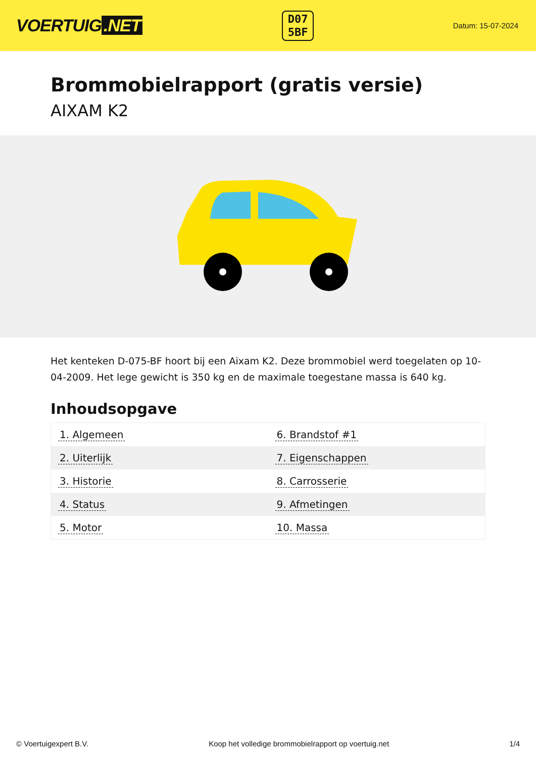VOERTUIG.NET
D07
5BF
Datum: 15-07-2024
Brommobielrapport (gratis versie)
AIXAM K2
Het kenteken D-075-BF hoort bij een Aixam K2. Deze brommobiel werd toegelaten op 10-04-2009. Het lege gewicht is 350 kg en de maximale toegestane massa is 640 kg.
Inhoudsopgave
| 1. Algemeen | 6. Brandstof #1 |
| 2. Uiterlijk | 7. Eigenschappen |
| 3. Historie | 8. Carrosserie |
| 4. Status | 9. Afmetingen |
| 5. Motor | 10. Massa |
© Voertuigexpert B.V. Koop het volledige brommobielrapport op voertuig.net 1/4